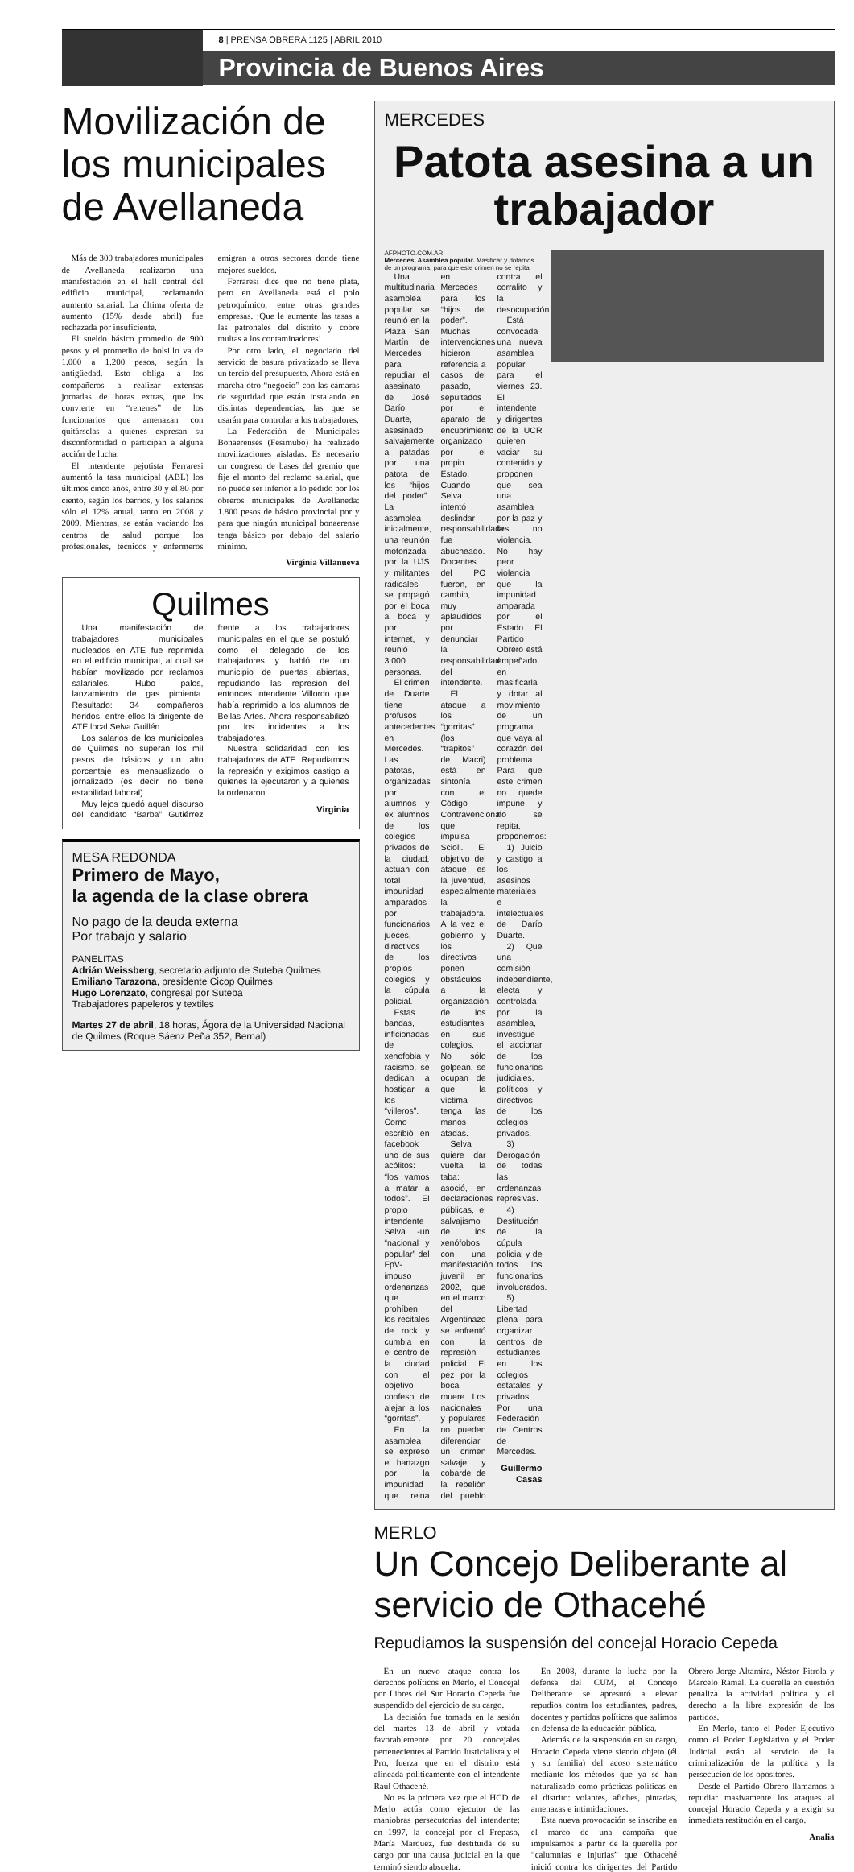8 | PRENSA OBRERA 1125 | ABRIL 2010
Provincia de Buenos Aires
Movilización de los municipales de Avellaneda
Más de 300 trabajadores municipales de Avellaneda realizaron una manifestación en el hall central del edificio municipal, reclamando aumento salarial. La última oferta de aumento (15% desde abril) fue rechazada por insuficiente.
El sueldo básico promedio de 900 pesos y el promedio de bolsillo va de 1.000 a 1.200 pesos, según la antigüedad. Esto obliga a los compañeros a realizar extensas jornadas de horas extras, que los convierte en “rehenes” de los funcionarios que amenazan con quitárselas a quienes expresan su disconformidad o participan a alguna acción de lucha.
El intendente pejotista Ferraresi aumentó la tasa municipal (ABL) los últimos cinco años, entre 30 y el 80 por ciento, según los barrios, y los salarios sólo el 12% anual, tanto en 2008 y 2009. Mientras, se están vaciando los centros de salud porque los profesionales, técnicos y enfermeros emigran a otros sectores donde tiene mejores sueldos.
Ferraresi dice que no tiene plata, pero en Avellaneda está el polo petroquímico, entre otras grandes empresas. ¡Que le aumente las tasas a las patronales del distrito y cobre multas a los contaminadores!
Por otro lado, el negociado del servicio de basura privatizado se lleva un tercio del presupuesto. Ahora está en marcha otro “negocio” con las cámaras de seguridad que están instalando en distintas dependencias, las que se usarán para controlar a los trabajadores.
La Federación de Municipales Bonaerenses (Fesimubo) ha realizado movilizaciones aisladas. Es necesario un congreso de bases del gremio que fije el monto del reclamo salarial, que no puede ser inferior a lo pedido por los obreros municipales de Avellaneda: 1.800 pesos de básico provincial por y para que ningún municipal bonaerense tenga básico por debajo del salario mínimo.
Virginia Villanueva
Quilmes
Una manifestación de trabajadores municipales nucleados en ATE fue reprimida en el edificio municipal, al cual se habían movilizado por reclamos salariales. Hubo palos, lanzamiento de gas pimienta. Resultado: 34 compañeros heridos, entre ellos la dirigente de ATE local Selva Guillén.
Los salarios de los municipales de Quilmes no superan los mil pesos de básicos y un alto porcentaje es mensualizado o jornalizado (es decir, no tiene estabilidad laboral).
Muy lejos quedó aquel discurso del candidato “Barba” Gutiérrez frente a los trabajadores municipales en el que se postuló como el delegado de los trabajadores y habló de un municipio de puertas abiertas, repudiando las represión del entonces intendente Villordo que había reprimido a los alumnos de Bellas Artes. Ahora responsabilizó por los incidentes a los trabajadores.
Nuestra solidaridad con los trabajadores de ATE. Repudiamos la represión y exigimos castigo a quienes la ejecutaron y a quienes la ordenaron.
Virginia
MESA REDONDA
Primero de Mayo,
la agenda de la clase obrera
No pago de la deuda externa
Por trabajo y salario
PANELITAS
Adrián Weissberg, secretario adjunto de Suteba Quilmes
Emiliano Tarazona, presidente Cicop Quilmes
Hugo Lorenzato, congresal por Suteba
Trabajadores papeleros y textiles
Martes 27 de abril, 18 horas, Ágora de la Universidad Nacional de Quilmes (Roque Sáenz Peña 352, Bernal)
MERCEDES
Patota asesina a un trabajador
AFPHOTO.COM.AR
Mercedes, Asamblea popular. Masificar y dotarnos de un programa, para que este crimen no se repita.
Una multitudinaria asamblea popular se reunió en la Plaza San Martín de Mercedes para repudiar el asesinato de José Darío Duarte, asesinado salvajemente a patadas por una patota de los “hijos del poder”. La asamblea –inicialmente, una reunión motorizada por la UJS y militantes radicales– se propagó por el boca a boca y por internet, y reunió 3.000 personas.
El crimen de Duarte tiene profusos antecedentes en Mercedes. Las patotas, organizadas por alumnos y ex alumnos de los colegios privados de la ciudad, actúan con total impunidad amparados por funcionarios, jueces, directivos de los propios colegios y la cúpula policial.
Estas bandas, inficionadas de xenofobia y racismo, se dedican a hostigar a los “villeros”. Como escribió en facebook uno de sus acólitos: “los vamos a matar a todos”. El propio intendente Selva -un “nacional y popular” del FpV- impuso ordenanzas que prohíben los recitales de rock y cumbia en el centro de la ciudad con el objetivo confeso de alejar a los “gorritas”.
En la asamblea se expresó el hartazgo por la impunidad que reina en Mercedes para los “hijos del poder”. Muchas intervenciones hicieron referencia a casos del pasado, sepultados por el aparato de encubrimiento organizado por el propio Estado. Cuando Selva intentó deslindar responsabilidades fue abucheado. Docentes del PO fueron, en cambio, muy aplaudidos por denunciar la responsabilidad del intendente.
El ataque a los “gorritas” (los “trapitos” de Macri) está en sintonía con el Código Contravencional que impulsa Scioli. El objetivo del ataque es la juventud, especialmente la trabajadora. A la vez el gobierno y los directivos ponen obstáculos a la organización de los estudiantes en sus colegios. No sólo golpean, se ocupan de que la víctima tenga las manos atadas.
Selva quiere dar vuelta la taba: asoció, en declaraciones públicas, el salvajismo de los xenófobos con una manifestación juvenil en 2002, que en el marco del Argentinazo se enfrentó con la represión policial. El pez por la boca muere. Los nacionales y populares no pueden diferenciar un crimen salvaje y cobarde de la rebelión del pueblo contra el corralito y la desocupación.
Está convocada una nueva asamblea popular para el viernes 23. El intendente y dirigentes de la UCR quieren vaciar su contenido y proponen que sea una asamblea por la paz y la no violencia. No hay peor violencia que la impunidad amparada por el Estado. El Partido Obrero está empeñado en masificarla y dotar al movimiento de un programa que vaya al corazón del problema. Para que este crimen no quede impune y no se repita, proponemos:
1) Juicio y castigo a los asesinos materiales e intelectuales de Darío Duarte.
2) Que una comisión independiente, electa y controlada por la asamblea, investigue el accionar de los funcionarios judiciales, políticos y directivos de los colegios privados.
3) Derogación de todas las ordenanzas represivas.
4) Destitución de la cúpula policial y de todos los funcionarios involucrados.
5) Libertad plena para organizar centros de estudiantes en los colegios estatales y privados. Por una Federación de Centros de Mercedes.
Guillermo Casas
MERLO
Un Concejo Deliberante al servicio de Othacehé
Repudiamos la suspensión del concejal Horacio Cepeda
En un nuevo ataque contra los derechos políticos en Merlo, el Concejal por Libres del Sur Horacio Cepeda fue suspendido del ejercicio de su cargo.
La decisión fue tomada en la sesión del martes 13 de abril y votada favorablemente por 20 concejales pertenecientes al Partido Justicialista y el Pro, fuerza que en el distrito está alineada políticamente con el intendente Raúl Othacehé.
No es la primera vez que el HCD de Merlo actúa como ejecutor de las maniobras persecutorias del intendente: en 1997, la concejal por el Frepaso, María Marquez, fue destituida de su cargo por una causa judicial en la que terminó siendo absuelta.
En 2008, durante la lucha por la defensa del CUM, el Concejo Deliberante se apresuró a elevar repudios contra los estudiantes, padres, docentes y partidos políticos que salimos en defensa de la educación pública.
Además de la suspensión en su cargo, Horacio Cepeda viene siendo objeto (él y su familia) del acoso sistemático mediante los métodos que ya se han naturalizado como prácticas políticas en el distrito: volantes, afiches, pintadas, amenazas e intimidaciones.
Esta nueva provocación se inscribe en el marco de una campaña que impulsamos a partir de la querella por “calumnias e injurias” que Othacehé inició contra los dirigentes del Partido Obrero Jorge Altamira, Néstor Pitrola y Marcelo Ramal. La querella en cuestión penaliza la actividad política y el derecho a la libre expresión de los partidos.
En Merlo, tanto el Poder Ejecutivo como el Poder Legislativo y el Poder Judicial están al servicio de la criminalización de la política y la persecución de los opositores.
Desde el Partido Obrero llamamos a repudiar masivamente los ataques al concejal Horacio Cepeda y a exigir su inmediata restitución en el cargo.
Analia